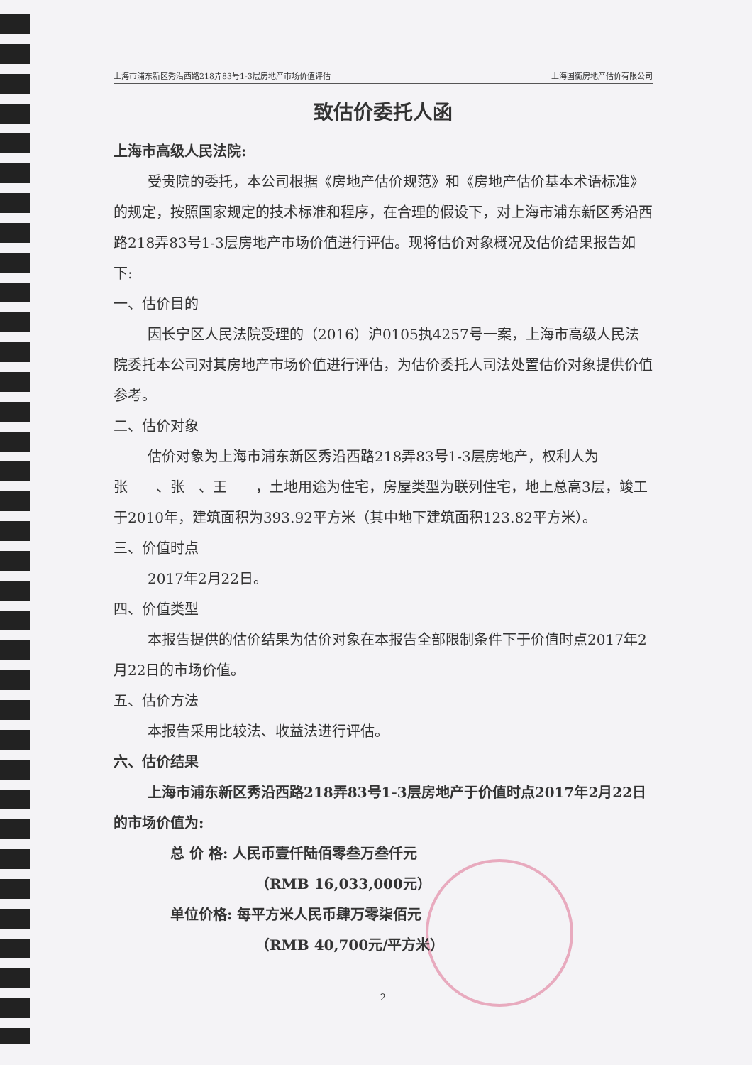上海市浦东新区秀沿西路218弄83号1-3层房地产市场价值评估 上海国衡房地产估价有限公司
致估价委托人函
上海市高级人民法院:
受贵院的委托，本公司根据《房地产估价规范》和《房地产估价基本术语标准》的规定，按照国家规定的技术标准和程序，在合理的假设下，对上海市浦东新区秀沿西路218弄83号1-3层房地产市场价值进行评估。现将估价对象概况及估价结果报告如下:
一、估价目的
因长宁区人民法院受理的（2016）沪0105执4257号一案，上海市高级人民法院委托本公司对其房地产市场价值进行评估，为估价委托人司法处置估价对象提供价值参考。
二、估价对象
估价对象为上海市浦东新区秀沿西路218弄83号1-3层房地产，权利人为张　　、张　、王　　，土地用途为住宅，房屋类型为联列住宅，地上总高3层，竣工于2010年，建筑面积为393.92平方米（其中地下建筑面积123.82平方米）。
三、价值时点
2017年2月22日。
四、价值类型
本报告提供的估价结果为估价对象在本报告全部限制条件下于价值时点2017年2月22日的市场价值。
五、估价方法
本报告采用比较法、收益法进行评估。
六、估价结果
上海市浦东新区秀沿西路218弄83号1-3层房地产于价值时点2017年2月22日的市场价值为:
总 价 格: 人民币壹仟陆佰零叁万叁仟元
（RMB 16,033,000元）
单位价格: 每平方米人民币肆万零柒佰元
（RMB 40,700元/平方米）
2